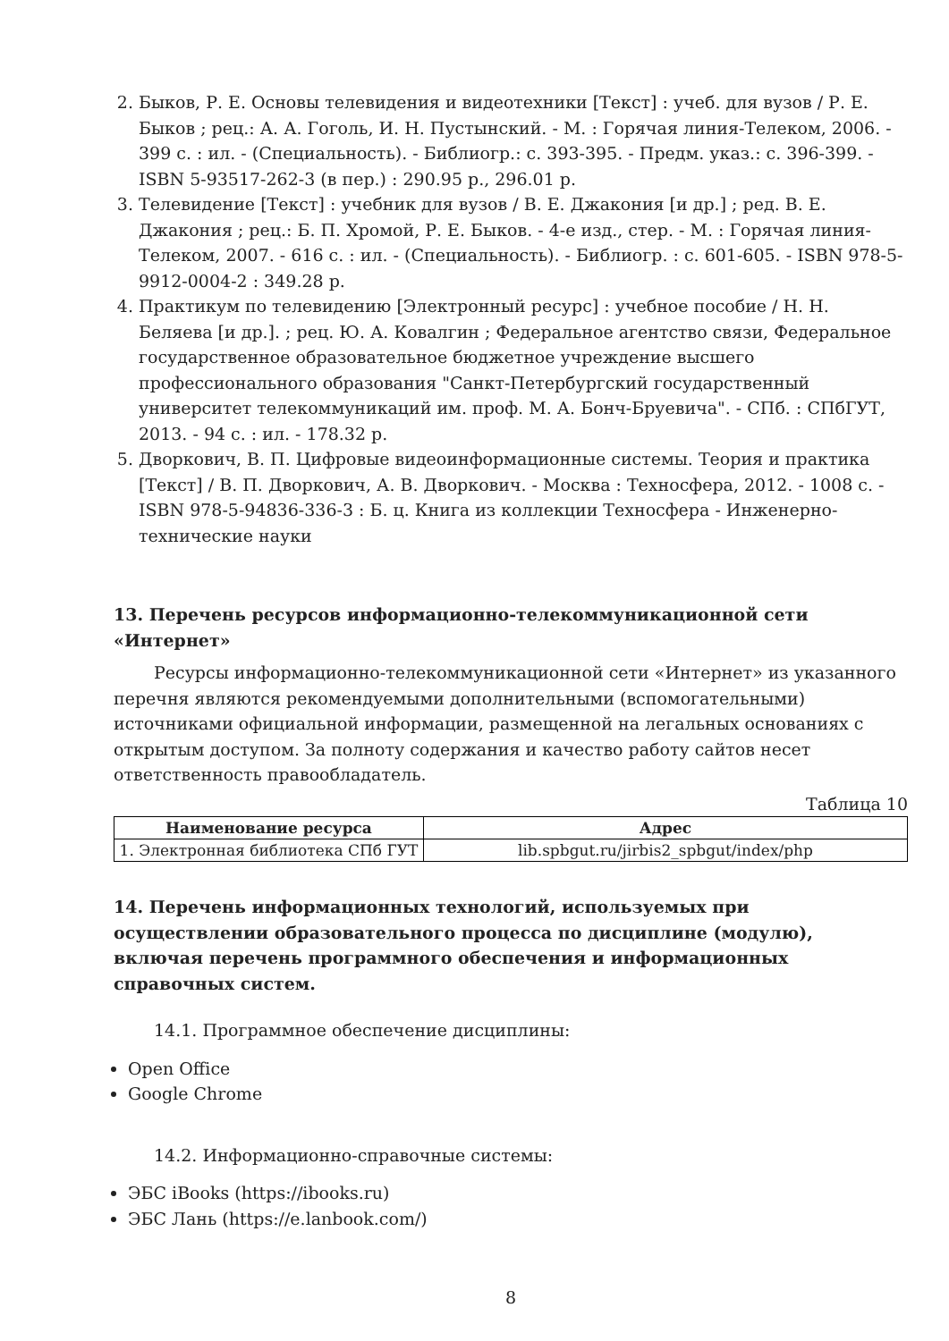2. Быков, Р. Е. Основы телевидения и видеотехники [Текст] : учеб. для вузов / Р. Е. Быков ; рец.: А. А. Гоголь, И. Н. Пустынский. - М. : Горячая линия-Телеком, 2006. - 399 с. : ил. - (Специальность). - Библиогр.: с. 393-395. - Предм. указ.: с. 396-399. - ISBN 5-93517-262-3 (в пер.) : 290.95 р., 296.01 р.
3. Телевидение [Текст] : учебник для вузов / В. Е. Джакония [и др.] ; ред. В. Е. Джакония ; рец.: Б. П. Хромой, Р. Е. Быков. - 4-е изд., стер. - М. : Горячая линия-Телеком, 2007. - 616 с. : ил. - (Специальность). - Библиогр. : с. 601-605. - ISBN 978-5-9912-0004-2 : 349.28 р.
4. Практикум по телевидению [Электронный ресурс] : учебное пособие / Н. Н. Беляева [и др.]. ; рец. Ю. А. Ковалгин ; Федеральное агентство связи, Федеральное государственное образовательное бюджетное учреждение высшего профессионального образования "Санкт-Петербургский государственный университет телекоммуникаций им. проф. М. А. Бонч-Бруевича". - СПб. : СПбГУТ, 2013. - 94 с. : ил. - 178.32 р.
5. Дворкович, В. П. Цифровые видеоинформационные системы. Теория и практика [Текст] / В. П. Дворкович, А. В. Дворкович. - Москва : Техносфера, 2012. - 1008 с. - ISBN 978-5-94836-336-3 : Б. ц. Книга из коллекции Техносфера - Инженерно-технические науки
13. Перечень ресурсов информационно-телекоммуникационной сети «Интернет»
Ресурсы информационно-телекоммуникационной сети «Интернет» из указанного перечня являются рекомендуемыми дополнительными (вспомогательными) источниками официальной информации, размещенной на легальных основаниях с открытым доступом. За полноту содержания и качество работу сайтов несет ответственность правообладатель.
Таблица 10
| Наименование ресурса | Адрес |
| --- | --- |
| 1. Электронная библиотека СПб ГУТ | lib.spbgut.ru/jirbis2_spbgut/index/php |
14. Перечень информационных технологий, используемых при осуществлении образовательного процесса по дисциплине (модулю), включая перечень программного обеспечения и информационных справочных систем.
14.1. Программное обеспечение дисциплины:
Open Office
Google Chrome
14.2. Информационно-справочные системы:
ЭБС iBooks (https://ibooks.ru)
ЭБС Лань (https://e.lanbook.com/)
8